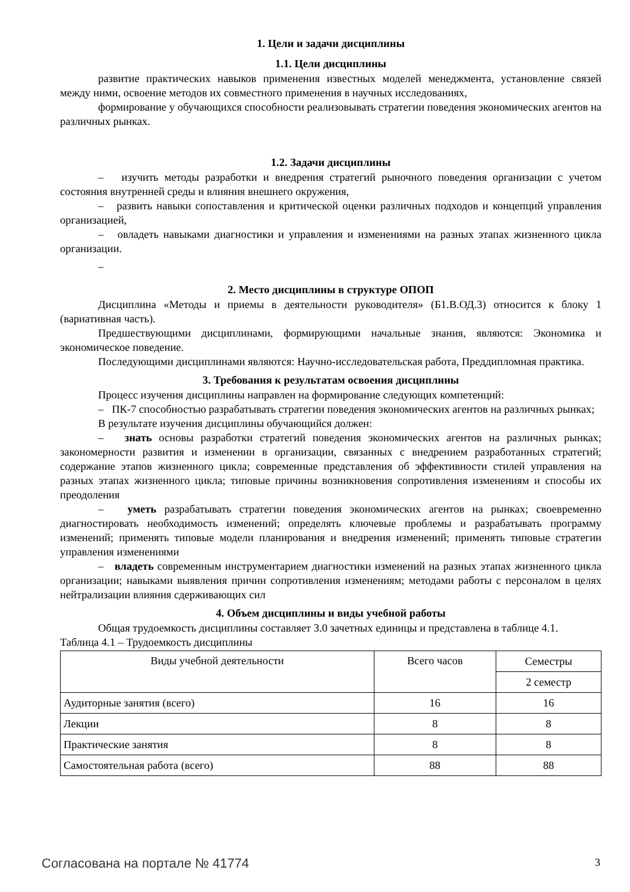1. Цели и задачи дисциплины
1.1. Цели дисциплины
развитие практических навыков применения известных моделей менеджмента, установление связей между ними, освоение методов их совместного применения в научных исследованиях,
формирование у обучающихся способности реализовывать стратегии поведения экономических агентов на различных рынках.
1.2. Задачи дисциплины
– изучить методы разработки и внедрения стратегий рыночного поведения организации с учетом состояния внутренней среды и влияния внешнего окружения,
– развить навыки сопоставления и критической оценки различных подходов и концепций управления организацией,
– овладеть навыками диагностики и управления и изменениями на разных этапах жизненного цикла организации.
–
2. Место дисциплины в структуре ОПОП
Дисциплина «Методы и приемы в деятельности руководителя» (Б1.В.ОД.3) относится к блоку 1 (вариативная часть).
Предшествующими дисциплинами, формирующими начальные знания, являются: Экономика и экономическое поведение.
Последующими дисциплинами являются: Научно-исследовательская работа, Преддипломная практика.
3. Требования к результатам освоения дисциплины
Процесс изучения дисциплины направлен на формирование следующих компетенций:
– ПК-7 способностью разрабатывать стратегии поведения экономических агентов на различных рынках;
В результате изучения дисциплины обучающийся должен:
– знать основы разработки стратегий поведения экономических агентов на различных рынках; закономерности развития и изменении в организации, связанных с внедрением разработанных стратегий; содержание этапов жизненного цикла; современные представления об эффективности стилей управления на разных этапах жизненного цикла; типовые причины возникновения сопротивления изменениям и способы их преодоления
– уметь разрабатывать стратегии поведения экономических агентов на рынках; своевременно диагностировать необходимость изменений; определять ключевые проблемы и разрабатывать программу изменений; применять типовые модели планирования и внедрения изменений; применять типовые стратегии управления изменениями
– владеть современным инструментарием диагностики изменений на разных этапах жизненного цикла организации; навыками выявления причин сопротивления изменениям; методами работы с персоналом в целях нейтрализации влияния сдерживающих сил
4. Объем дисциплины и виды учебной работы
Общая трудоемкость дисциплины составляет 3.0 зачетных единицы и представлена в таблице 4.1.
Таблица 4.1 – Трудоемкость дисциплины
| Виды учебной деятельности | Всего часов | Семестры |
| --- | --- | --- |
| | | 2 семестр |
| Аудиторные занятия (всего) | 16 | 16 |
| Лекции | 8 | 8 |
| Практические занятия | 8 | 8 |
| Самостоятельная работа (всего) | 88 | 88 |
Согласована на портале № 41774 3